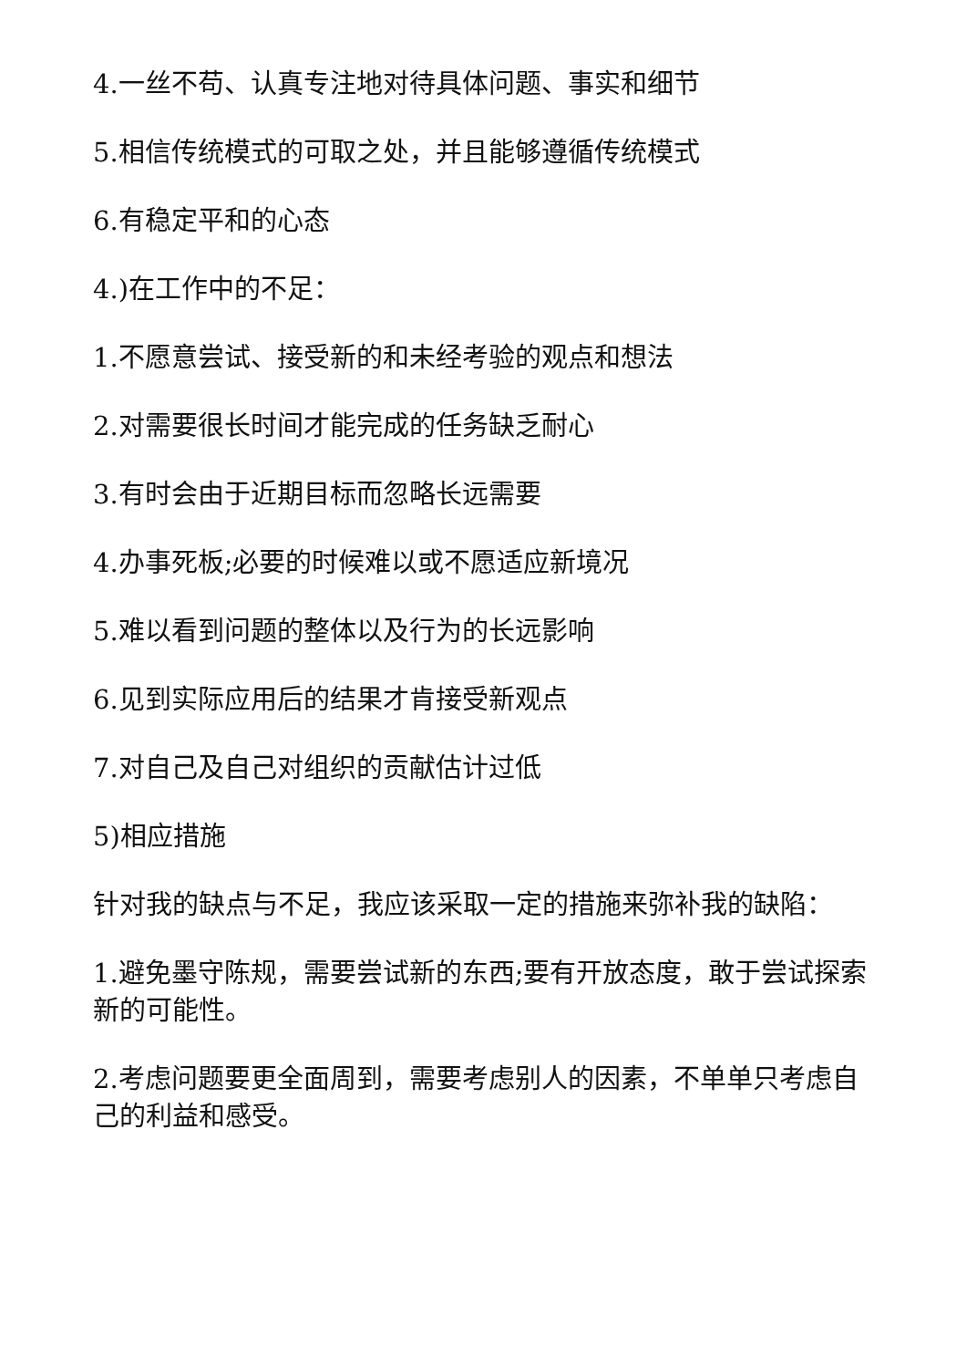4.一丝不苟、认真专注地对待具体问题、事实和细节
5.相信传统模式的可取之处，并且能够遵循传统模式
6.有稳定平和的心态
4.)在工作中的不足：
1.不愿意尝试、接受新的和未经考验的观点和想法
2.对需要很长时间才能完成的任务缺乏耐心
3.有时会由于近期目标而忽略长远需要
4.办事死板;必要的时候难以或不愿适应新境况
5.难以看到问题的整体以及行为的长远影响
6.见到实际应用后的结果才肯接受新观点
7.对自己及自己对组织的贡献估计过低
5)相应措施
针对我的缺点与不足，我应该采取一定的措施来弥补我的缺陷：
1.避免墨守陈规，需要尝试新的东西;要有开放态度，敢于尝试探索新的可能性。
2.考虑问题要更全面周到，需要考虑别人的因素，不单单只考虑自己的利益和感受。